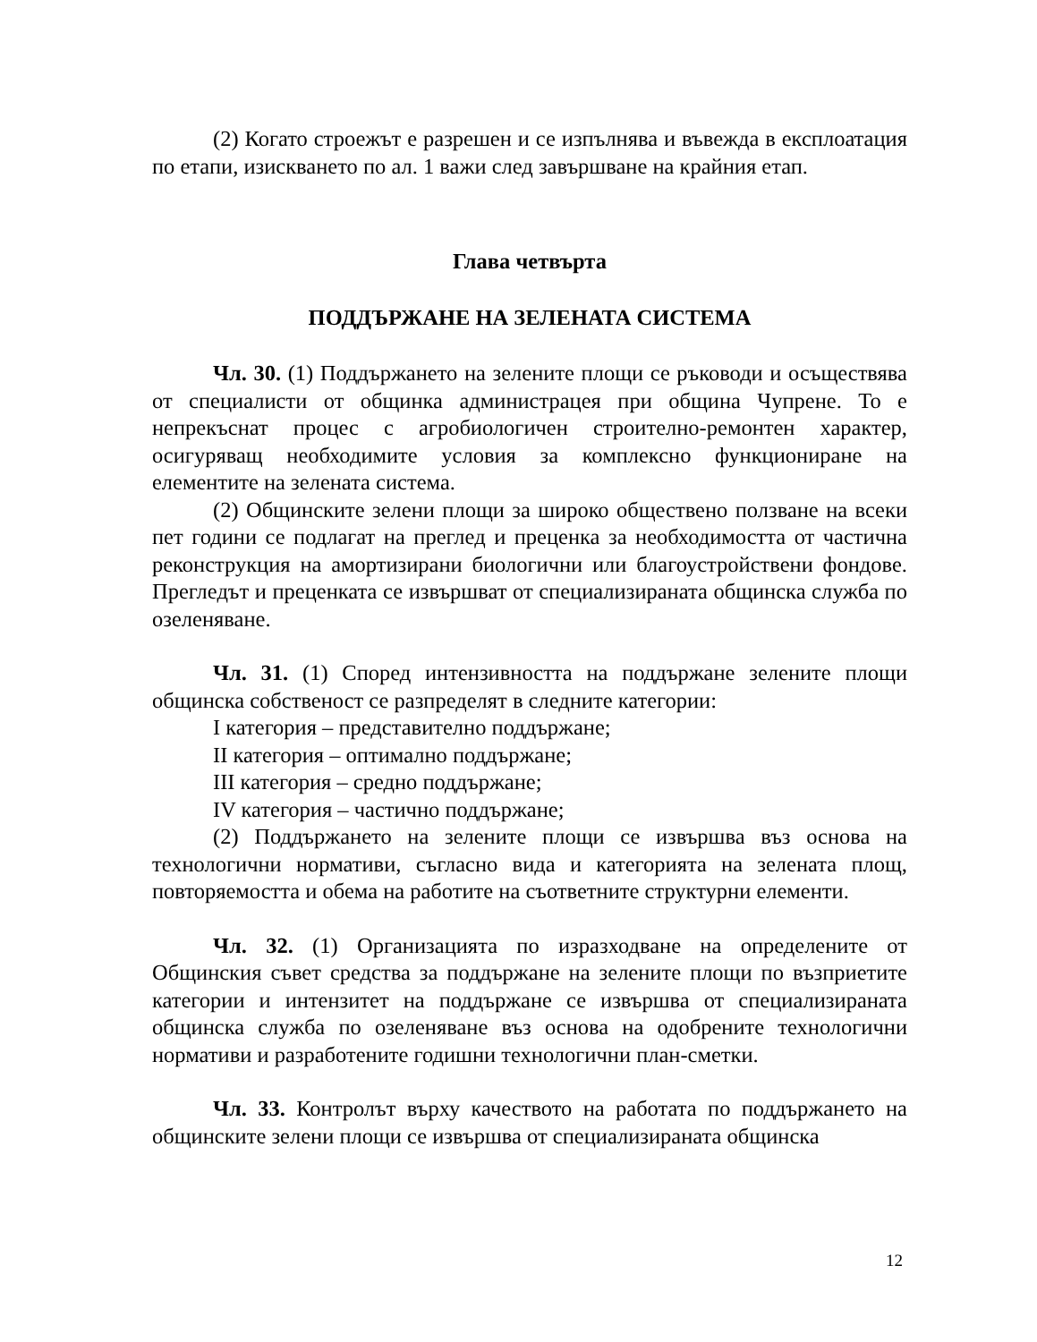(2) Когато строежът е разрешен и се изпълнява и въвежда в експлоатация по етапи, изискването по ал. 1 важи след завършване на крайния етап.
Глава четвърта
ПОДДЪРЖАНЕ НА ЗЕЛЕНАТА СИСТЕМА
Чл. 30. (1) Поддържането на зелените площи се ръководи и осъществява от специалисти от общинка администрацея при община Чупрене. То е непрекъснат процес с агробиологичен строително-ремонтен характер, осигуряващ необходимите условия за комплексно функциониране на елементите на зелената система.
(2) Общинските зелени площи за широко обществено ползване на всеки пет години се подлагат на преглед и преценка за необходимостта от частична реконструкция на амортизирани биологични или благоустройствени фондове. Прегледът и преценката се извършват от специализираната общинска служба по озеленяване.
Чл. 31. (1) Според интензивността на поддържане зелените площи общинска собственост се разпределят в следните категории:
I категория – представително поддържане;
II категория – оптимално поддържане;
III категория – средно поддържане;
IV категория – частично поддържане;
(2) Поддържането на зелените площи се извършва въз основа на технологични нормативи, съгласно вида и категорията на зелената площ, повторяемостта и обема на работите на съответните структурни елементи.
Чл. 32. (1) Организацията по изразходване на определените от Общинския съвет средства за поддържане на зелените площи по възприетите категории и интензитет на поддържане се извършва от специализираната общинска служба по озеленяване въз основа на одобрените технологични нормативи и разработените годишни технологични план-сметки.
Чл. 33. Контролът върху качеството на работата по поддържането на общинските зелени площи се извършва от специализираната общинска
12